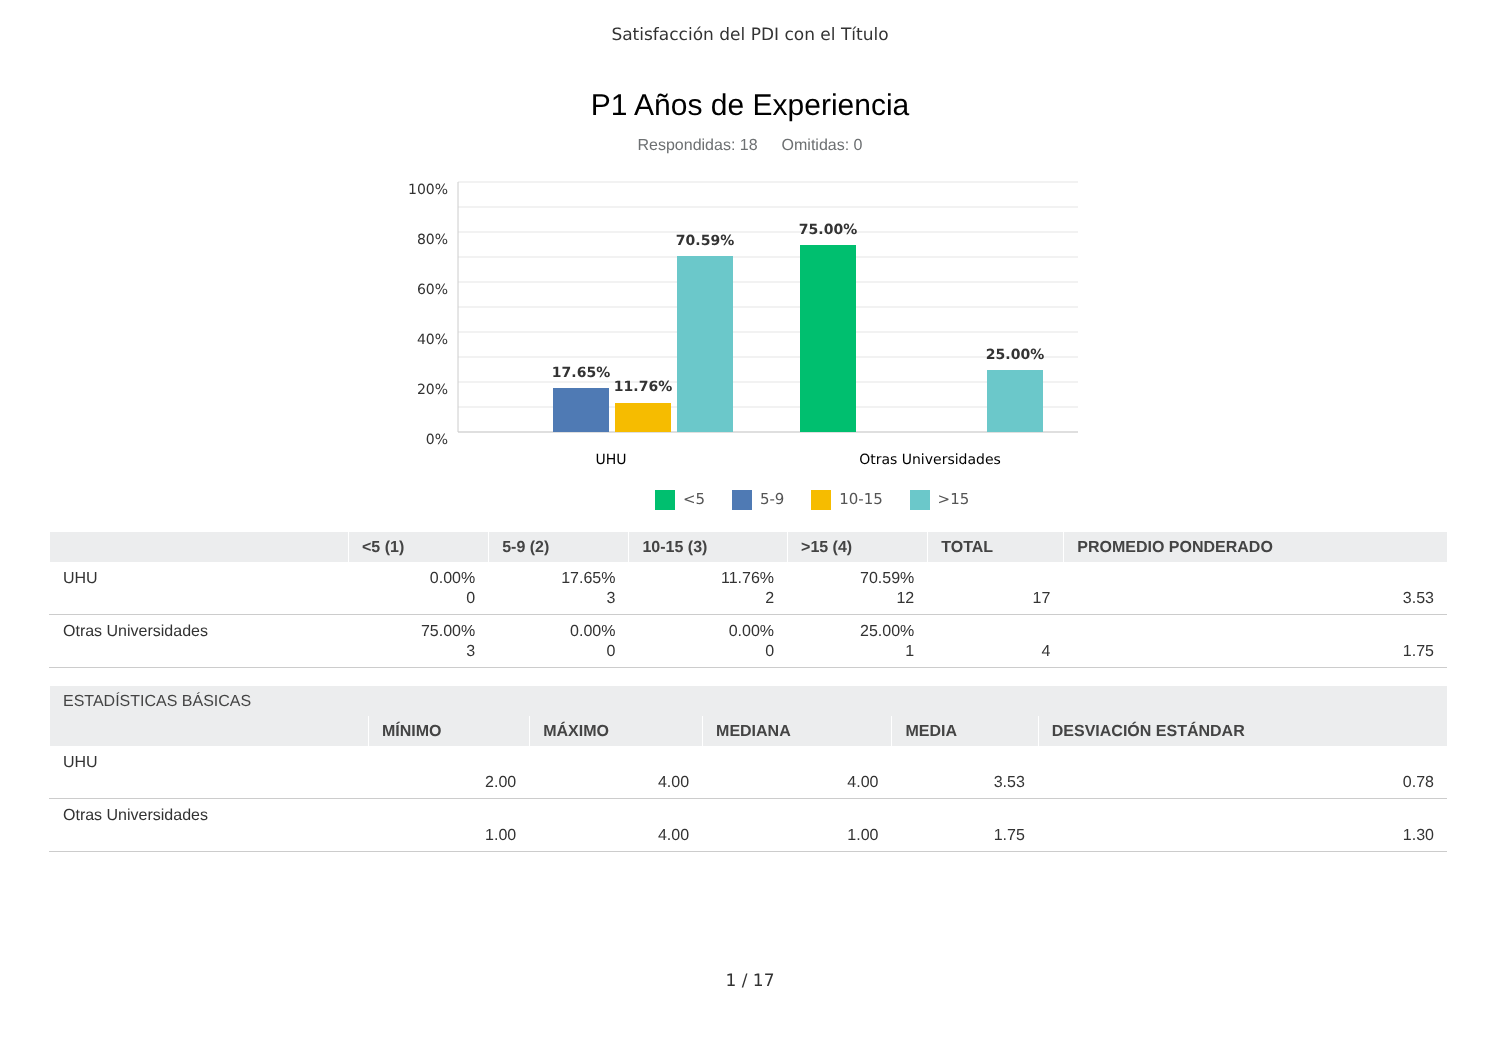Satisfacción del PDI con el Título
P1 Años de Experiencia
Respondidas: 18 Omitidas: 0
100%
80%
60%
40%
20%
0%
17.65%
11.76%
70.59%
75.00%
25.00%
UHU
Otras Universidades
<5 5-9 10-15 >15
| | <5 (1) | 5-9 (2) | 10-15 (3) | >15 (4) | TOTAL | PROMEDIO PONDERADO |
| --- | --- | --- | --- | --- | --- | --- |
| UHU | 0.00% 0 | 17.65% 3 | 11.76% 2 | 70.59% 12 | 17 | 3.53 |
| Otras Universidades | 75.00% 3 | 0.00% 0 | 0.00% 0 | 25.00% 1 | 4 | 1.75 |
| ESTADÍSTICAS BÁSICAS | | | | | |
| --- | --- | --- | --- | --- | --- |
| | MÍNIMO | MÁXIMO | MEDIANA | MEDIA | DESVIACIÓN ESTÁNDAR |
| UHU | 2.00 | 4.00 | 4.00 | 3.53 | 0.78 |
| Otras Universidades | 1.00 | 4.00 | 1.00 | 1.75 | 1.30 |
1 / 17